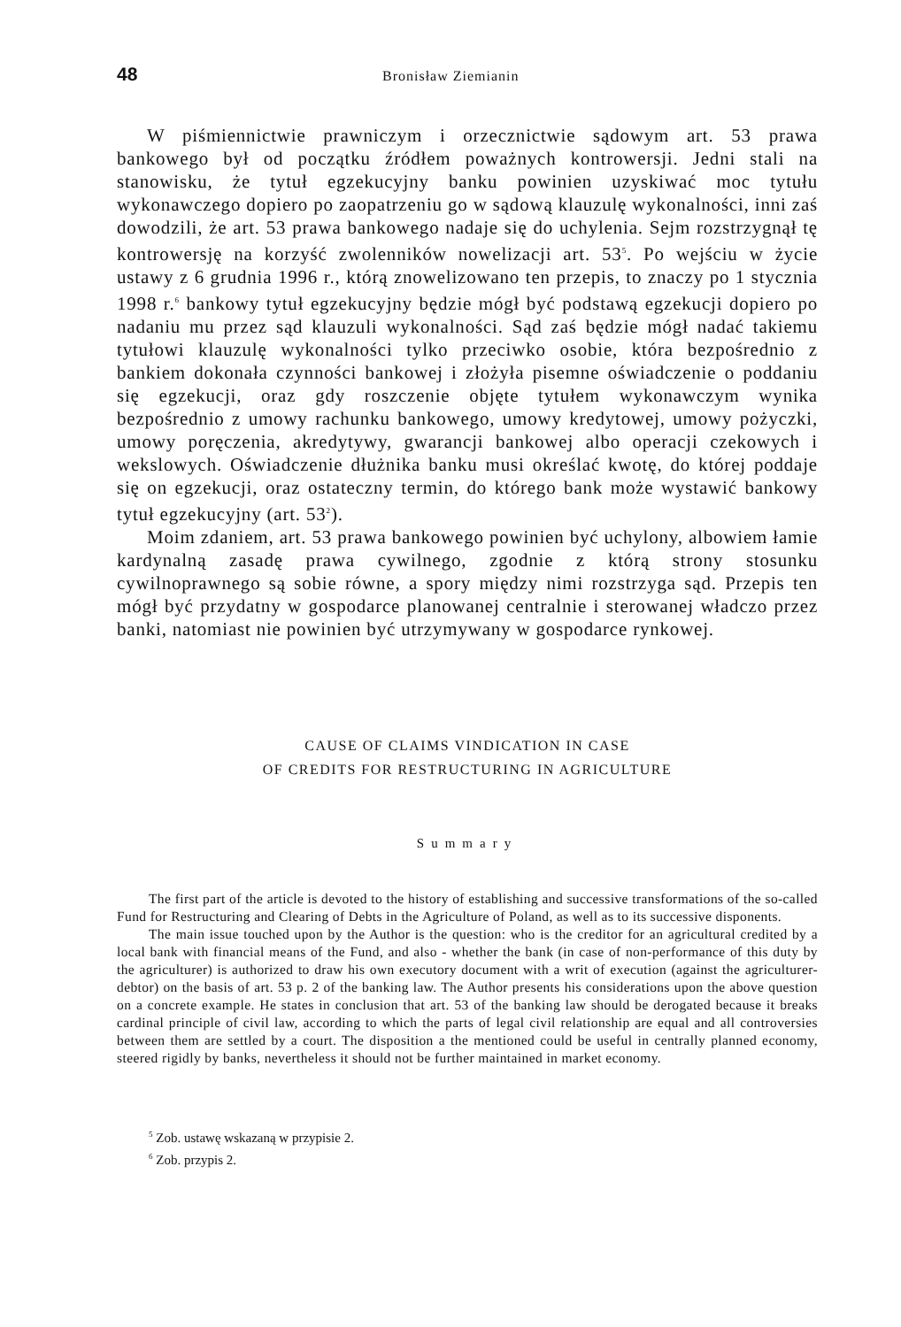48 Bronisław Ziemianin
W piśmiennictwie prawniczym i orzecznictwie sądowym art. 53 prawa bankowego był od początku źródłem poważnych kontrowersji. Jedni stali na stanowisku, że tytuł egzekucyjny banku powinien uzyskiwać moc tytułu wykonawczego dopiero po zaopatrzeniu go w sądową klauzulę wykonalności, inni zaś dowodzili, że art. 53 prawa bankowego nadaje się do uchylenia. Sejm rozstrzygnął tę kontrowersję na korzyść zwolenników nowelizacji art. 53<sup>5</sup>. Po wejściu w życie ustawy z 6 grudnia 1996 r., którą znowelizowano ten przepis, to znaczy po 1 stycznia 1998 r.<sup>6</sup> bankowy tytuł egzekucyjny będzie mógł być podstawą egzekucji dopiero po nadaniu mu przez sąd klauzuli wykonalności. Sąd zaś będzie mógł nadać takiemu tytułowi klauzulę wykonalności tylko przeciwko osobie, która bezpośrednio z bankiem dokonała czynności bankowej i złożyła pisemne oświadczenie o poddaniu się egzekucji, oraz gdy roszczenie objęte tytułem wykonawczym wynika bezpośrednio z umowy rachunku bankowego, umowy kredytowej, umowy pożyczki, umowy poręczenia, akredytywy, gwarancji bankowej albo operacji czekowych i wekslowych. Oświadczenie dłużnika banku musi określać kwotę, do której poddaje się on egzekucji, oraz ostateczny termin, do którego bank może wystawić bankowy tytuł egzekucyjny (art. 53<sup>2</sup>).
Moim zdaniem, art. 53 prawa bankowego powinien być uchylony, albowiem łamie kardynalną zasadę prawa cywilnego, zgodnie z którą strony stosunku cywilnoprawnego są sobie równe, a spory między nimi rozstrzyga sąd. Przepis ten mógł być przydatny w gospodarce planowanej centralnie i sterowanej władczo przez banki, natomiast nie powinien być utrzymywany w gospodarce rynkowej.
CAUSE OF CLAIMS VINDICATION IN CASE
OF CREDITS FOR RESTRUCTURING IN AGRICULTURE
Summary
The first part of the article is devoted to the history of establishing and successive transformations of the so-called Fund for Restructuring and Clearing of Debts in the Agriculture of Poland, as well as to its successive disponents.
The main issue touched upon by the Author is the question: who is the creditor for an agricultural credited by a local bank with financial means of the Fund, and also - whether the bank (in case of non-performance of this duty by the agriculturer) is authorized to draw his own executory document with a writ of execution (against the agriculturer-debtor) on the basis of art. 53 p. 2 of the banking law. The Author presents his considerations upon the above question on a concrete example. He states in conclusion that art. 53 of the banking law should be derogated because it breaks cardinal principle of civil law, according to which the parts of legal civil relationship are equal and all controversies between them are settled by a court. The disposition a the mentioned could be useful in centrally planned economy, steered rigidly by banks, nevertheless it should not be further maintained in market economy.
<sup>5</sup> Zob. ustawę wskazaną w przypisie 2.
<sup>6</sup> Zob. przypis 2.